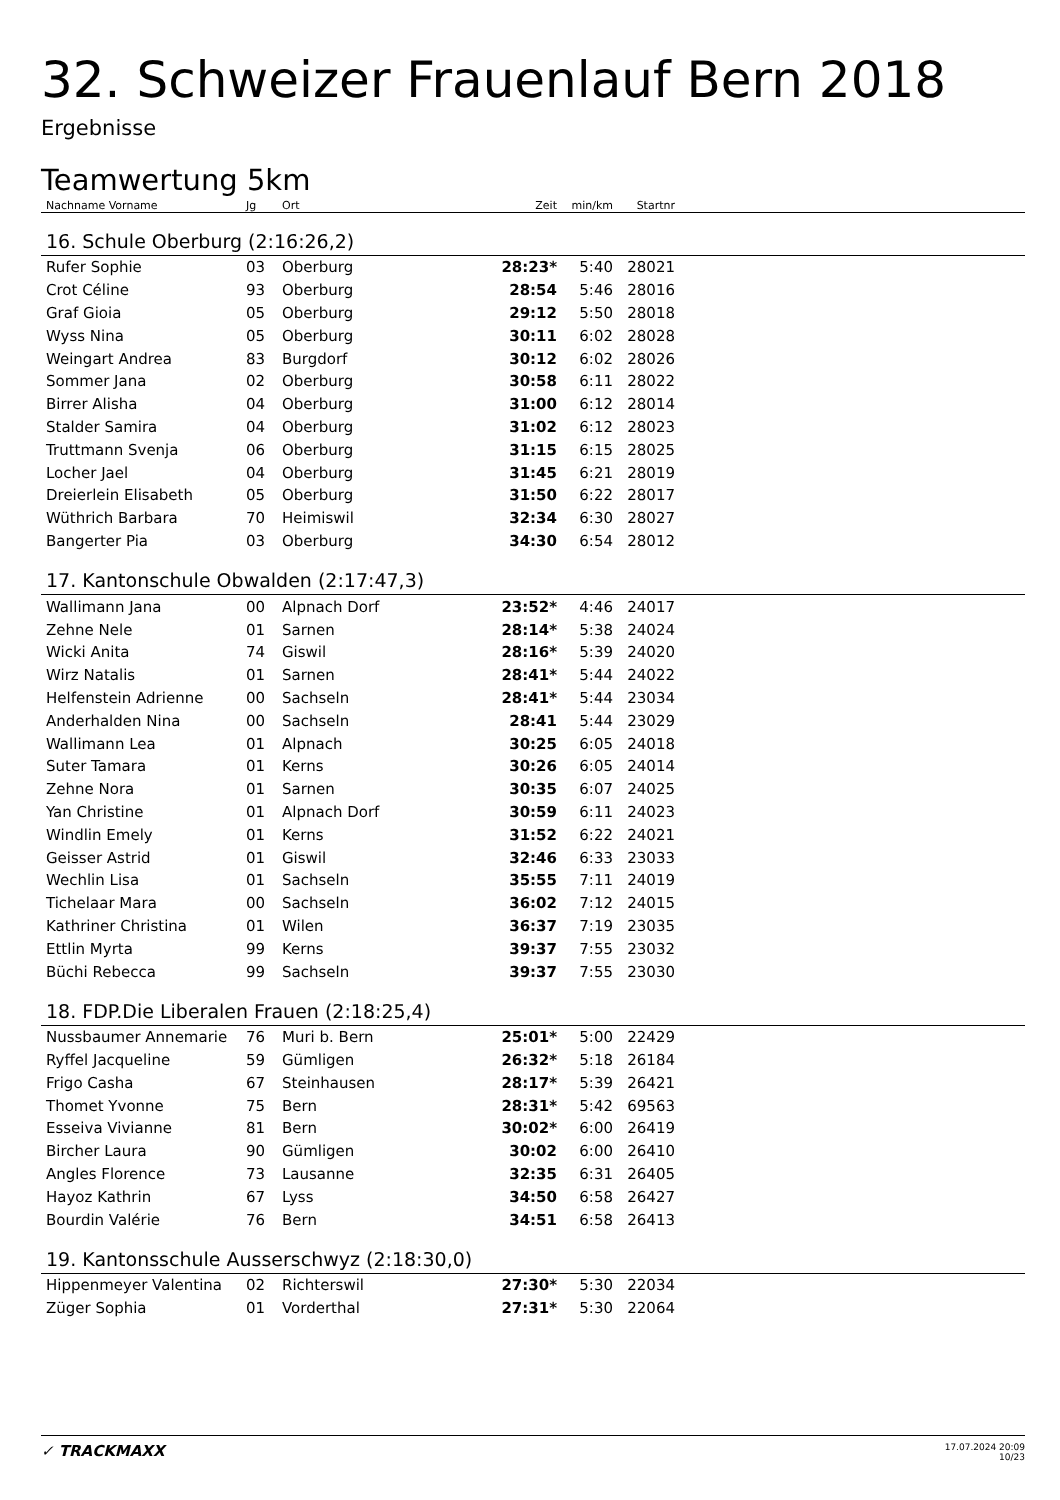32. Schweizer Frauenlauf Bern 2018
Ergebnisse
Teamwertung 5km
| Nachname Vorname | Jg | Ort | Zeit | min/km | Startnr | |
| --- | --- | --- | --- | --- | --- | --- |
| 16. Schule Oberburg (2:16:26,2) | | | | | | |
| Rufer Sophie | 03 | Oberburg | 28:23* | 5:40 | 28021 | |
| Crot Céline | 93 | Oberburg | 28:54 | 5:46 | 28016 | |
| Graf Gioia | 05 | Oberburg | 29:12 | 5:50 | 28018 | |
| Wyss Nina | 05 | Oberburg | 30:11 | 6:02 | 28028 | |
| Weingart Andrea | 83 | Burgdorf | 30:12 | 6:02 | 28026 | |
| Sommer Jana | 02 | Oberburg | 30:58 | 6:11 | 28022 | |
| Birrer Alisha | 04 | Oberburg | 31:00 | 6:12 | 28014 | |
| Stalder Samira | 04 | Oberburg | 31:02 | 6:12 | 28023 | |
| Truttmann Svenja | 06 | Oberburg | 31:15 | 6:15 | 28025 | |
| Locher Jael | 04 | Oberburg | 31:45 | 6:21 | 28019 | |
| Dreierlein Elisabeth | 05 | Oberburg | 31:50 | 6:22 | 28017 | |
| Wüthrich Barbara | 70 | Heimiswil | 32:34 | 6:30 | 28027 | |
| Bangerter Pia | 03 | Oberburg | 34:30 | 6:54 | 28012 | |
| 17. Kantonschule Obwalden (2:17:47,3) | | | | | | |
| Wallimann Jana | 00 | Alpnach Dorf | 23:52* | 4:46 | 24017 | |
| Zehne Nele | 01 | Sarnen | 28:14* | 5:38 | 24024 | |
| Wicki Anita | 74 | Giswil | 28:16* | 5:39 | 24020 | |
| Wirz Natalis | 01 | Sarnen | 28:41* | 5:44 | 24022 | |
| Helfenstein Adrienne | 00 | Sachseln | 28:41* | 5:44 | 23034 | |
| Anderhalden Nina | 00 | Sachseln | 28:41 | 5:44 | 23029 | |
| Wallimann Lea | 01 | Alpnach | 30:25 | 6:05 | 24018 | |
| Suter Tamara | 01 | Kerns | 30:26 | 6:05 | 24014 | |
| Zehne Nora | 01 | Sarnen | 30:35 | 6:07 | 24025 | |
| Yan Christine | 01 | Alpnach Dorf | 30:59 | 6:11 | 24023 | |
| Windlin Emely | 01 | Kerns | 31:52 | 6:22 | 24021 | |
| Geisser Astrid | 01 | Giswil | 32:46 | 6:33 | 23033 | |
| Wechlin Lisa | 01 | Sachseln | 35:55 | 7:11 | 24019 | |
| Tichelaar Mara | 00 | Sachseln | 36:02 | 7:12 | 24015 | |
| Kathriner Christina | 01 | Wilen | 36:37 | 7:19 | 23035 | |
| Ettlin Myrta | 99 | Kerns | 39:37 | 7:55 | 23032 | |
| Büchi Rebecca | 99 | Sachseln | 39:37 | 7:55 | 23030 | |
| 18. FDP.Die Liberalen Frauen (2:18:25,4) | | | | | | |
| Nussbaumer Annemarie | 76 | Muri b. Bern | 25:01* | 5:00 | 22429 | |
| Ryffel Jacqueline | 59 | Gümligen | 26:32* | 5:18 | 26184 | |
| Frigo Casha | 67 | Steinhausen | 28:17* | 5:39 | 26421 | |
| Thomet Yvonne | 75 | Bern | 28:31* | 5:42 | 69563 | |
| Esseiva Vivianne | 81 | Bern | 30:02* | 6:00 | 26419 | |
| Bircher Laura | 90 | Gümligen | 30:02 | 6:00 | 26410 | |
| Angles Florence | 73 | Lausanne | 32:35 | 6:31 | 26405 | |
| Hayoz Kathrin | 67 | Lyss | 34:50 | 6:58 | 26427 | |
| Bourdin Valérie | 76 | Bern | 34:51 | 6:58 | 26413 | |
| 19. Kantonsschule Ausserschwyz (2:18:30,0) | | | | | | |
| Hippenmeyer Valentina | 02 | Richterswil | 27:30* | 5:30 | 22034 | |
| Züger Sophia | 01 | Vorderthal | 27:31* | 5:30 | 22064 | |
✓ TRACKMAXX
17.07.2024 20:09
10/23